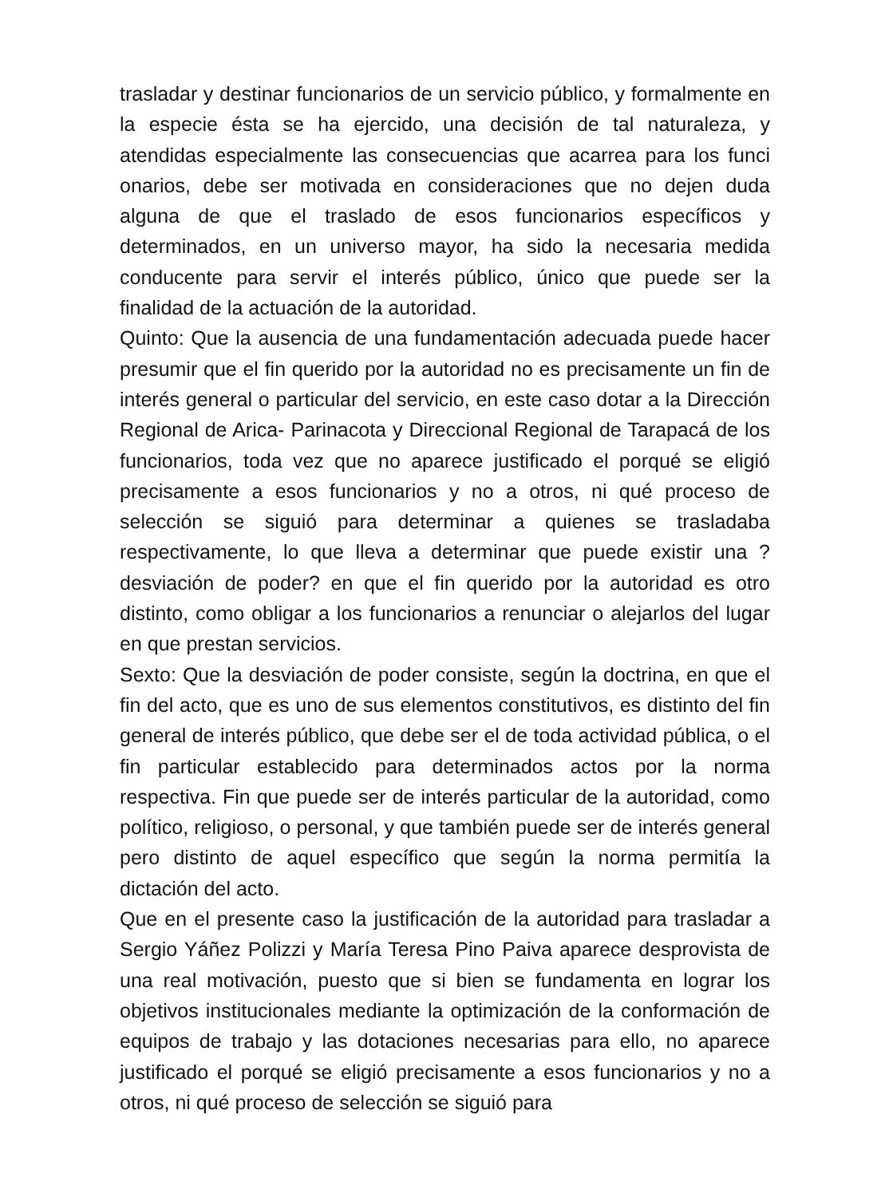trasladar y destinar funcionarios de un servicio público, y formalmente en la especie ésta se ha ejercido, una decisión de tal naturaleza, y atendidas especialmente las consecuencias que acarrea para los funci onarios, debe ser motivada en consideraciones que no dejen duda alguna de que el traslado de esos funcionarios específicos y determinados, en un universo mayor, ha sido la necesaria medida conducente para servir el interés público, único que puede ser la finalidad de la actuación de la autoridad.
Quinto: Que la ausencia de una fundamentación adecuada puede hacer presumir que el fin querido por la autoridad no es precisamente un fin de interés general o particular del servicio, en este caso dotar a la Dirección Regional de Arica- Parinacota y Direccional Regional de Tarapacá de los funcionarios, toda vez que no aparece justificado el porqué se eligió precisamente a esos funcionarios y no a otros, ni qué proceso de selección se siguió para determinar a quienes se trasladaba respectivamente, lo que lleva a determinar que puede existir una ?desviación de poder? en que el fin querido por la autoridad es otro distinto, como obligar a los funcionarios a renunciar o alejarlos del lugar en que prestan servicios.
Sexto: Que la desviación de poder consiste, según la doctrina, en que el fin del acto, que es uno de sus elementos constitutivos, es distinto del fin general de interés público, que debe ser el de toda actividad pública, o el fin particular establecido para determinados actos por la norma respectiva. Fin que puede ser de interés particular de la autoridad, como político, religioso, o personal, y que también puede ser de interés general pero distinto de aquel específico que según la norma permitía la dictación del acto.
Que en el presente caso la justificación de la autoridad para trasladar a Sergio Yáñez Polizzi y María Teresa Pino Paiva aparece desprovista de una real motivación, puesto que si bien se fundamenta en lograr los objetivos institucionales mediante la optimización de la conformación de equipos de trabajo y las dotaciones necesarias para ello, no aparece justificado el porqué se eligió precisamente a esos funcionarios y no a otros, ni qué proceso de selección se siguió para